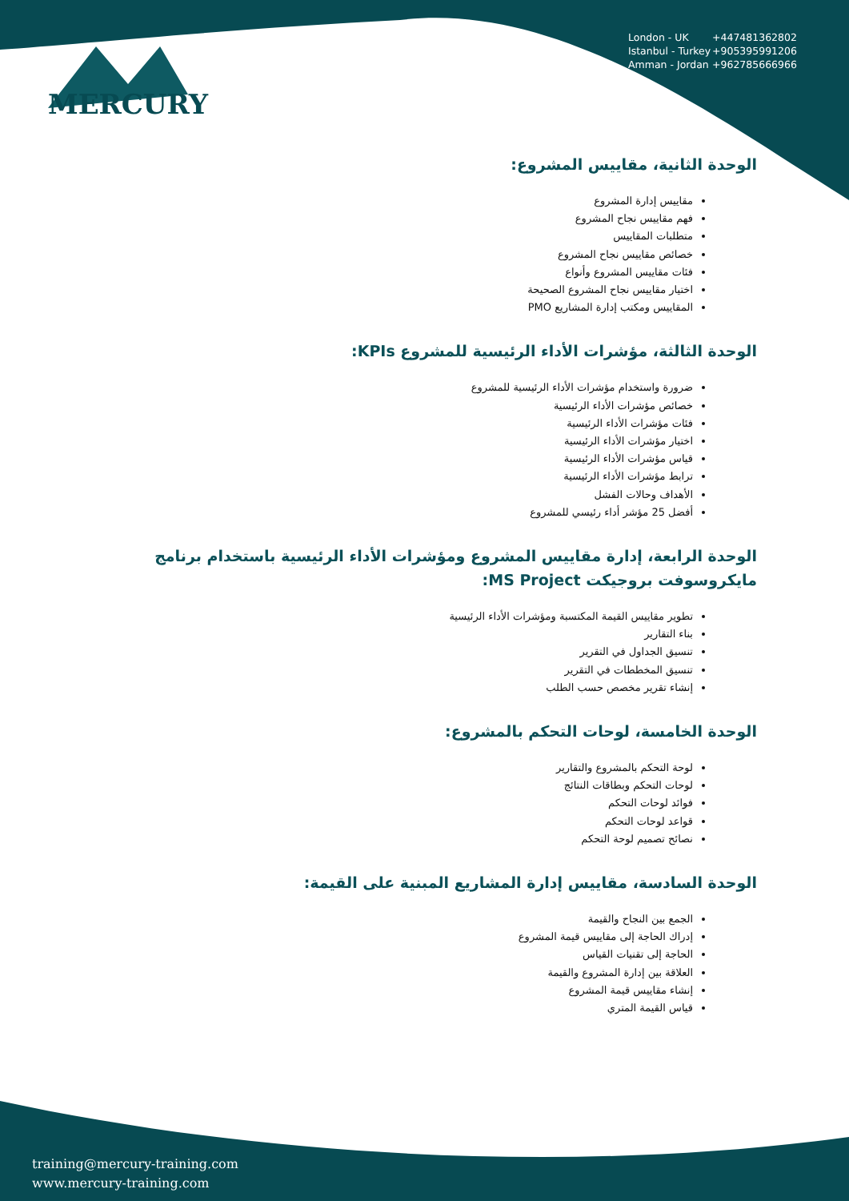MERCURY
London - UK +447481362802
Istanbul - Turkey +905395991206
Amman - Jordan +962785666966
الوحدة الثانية، مقاييس المشروع:
مقاييس إدارة المشروع
فهم مقاييس نجاح المشروع
متطلبات المقاييس
خصائص مقاييس نجاح المشروع
فئات مقاييس المشروع وأنواع
اختيار مقاييس نجاح المشروع الصحيحة
المقاييس ومكتب إدارة المشاريع PMO
الوحدة الثالثة، مؤشرات الأداء الرئيسية للمشروع KPIs:
ضرورة واستخدام مؤشرات الأداء الرئيسية للمشروع
خصائص مؤشرات الأداء الرئيسية
فئات مؤشرات الأداء الرئيسية
اختيار مؤشرات الأداء الرئيسية
قياس مؤشرات الأداء الرئيسية
ترابط مؤشرات الأداء الرئيسية
الأهداف وحالات الفشل
أفضل 25 مؤشر أداء رئيسي للمشروع
الوحدة الرابعة، إدارة مقاييس المشروع ومؤشرات الأداء الرئيسية باستخدام برنامج مايكروسوفت بروجيكت MS Project:
تطوير مقاييس القيمة المكتسبة ومؤشرات الأداء الرئيسية
بناء التقارير
تنسيق الجداول في التقرير
تنسيق المخططات في التقرير
إنشاء تقرير مخصص حسب الطلب
الوحدة الخامسة، لوحات التحكم بالمشروع:
لوحة التحكم بالمشروع والتقارير
لوحات التحكم وبطاقات النتائج
فوائد لوحات التحكم
قواعد لوحات التحكم
نصائح تصميم لوحة التحكم
الوحدة السادسة، مقاييس إدارة المشاريع المبنية على القيمة:
الجمع بين النجاح والقيمة
إدراك الحاجة إلى مقاييس قيمة المشروع
الحاجة إلى تقنيات القياس
العلاقة بين إدارة المشروع والقيمة
إنشاء مقاييس قيمة المشروع
قياس القيمة المتري
training@mercury-training.com
www.mercury-training.com